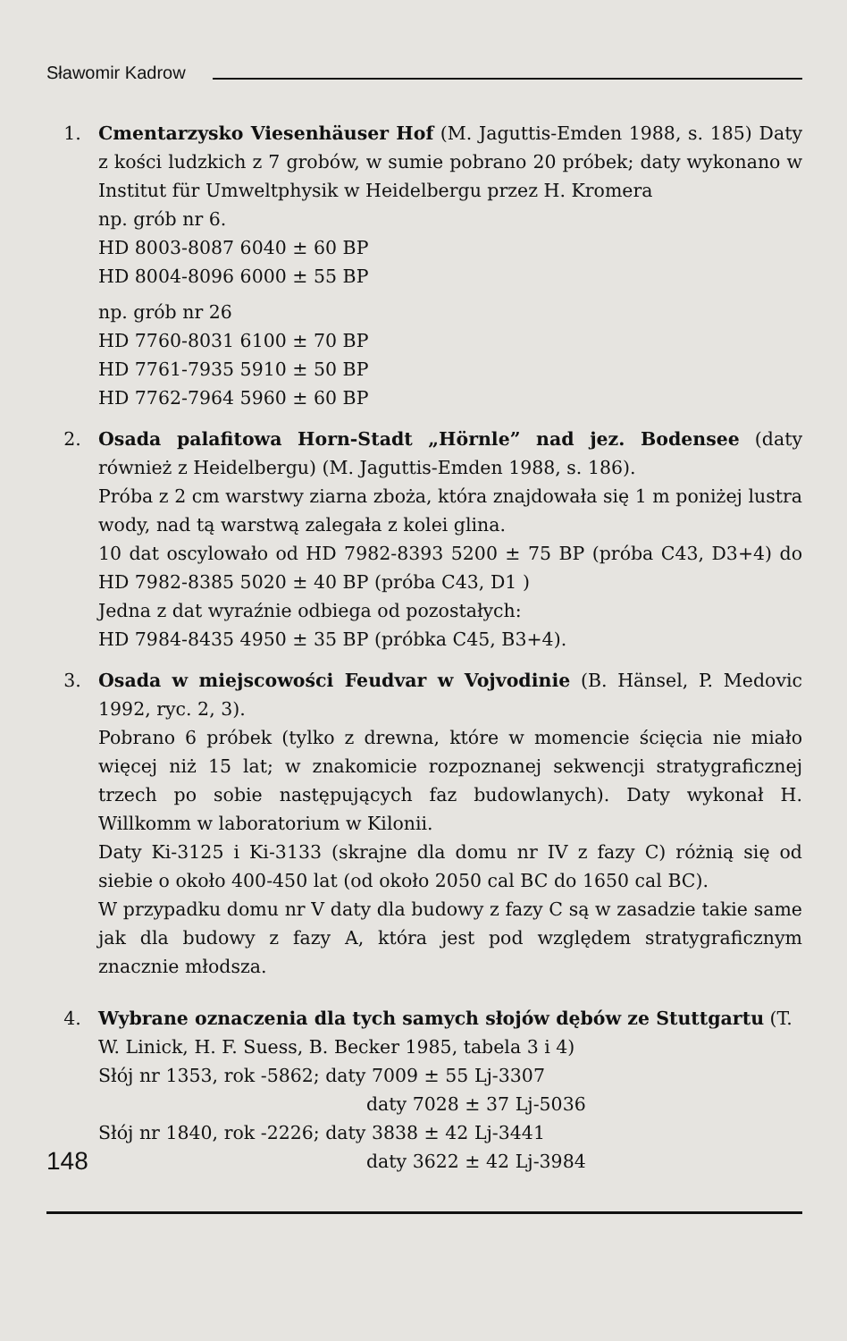Sławomir Kadrow
1. Cmentarzysko Viesenhäuser Hof (M. Jaguttis-Emden 1988, s. 185) Daty z kości ludzkich z 7 grobów, w sumie pobrano 20 próbek; daty wykonano w Institut für Umweltphysik w Heidelbergu przez H. Kromera
np. grób nr 6.
HD 8003-8087 6040 ± 60 BP
HD 8004-8096 6000 ± 55 BP
np. grób nr 26
HD 7760-8031 6100 ± 70 BP
HD 7761-7935 5910 ± 50 BP
HD 7762-7964 5960 ± 60 BP
2. Osada palafitowa Horn-Stadt „Hörnle” nad jez. Bodensee (daty również z Heidelbergu) (M. Jaguttis-Emden 1988, s. 186).
Próba z 2 cm warstwy ziarna zboża, która znajdowała się 1 m poniżej lustra wody, nad tą warstwą zalegała z kolei glina.
10 dat oscylowało od HD 7982-8393 5200 ± 75 BP (próba C43, D3+4) do HD 7982-8385 5020 ± 40 BP (próba C43, D1 )
Jedna z dat wyraźnie odbiega od pozostałych:
HD 7984-8435 4950 ± 35 BP (próbka C45, B3+4).
3. Osada w miejscowości Feudvar w Vojvodinie (B. Hänsel, P. Medovic 1992, ryc. 2, 3).
Pobrano 6 próbek (tylko z drewna, które w momencie ścięcia nie miało więcej niż 15 lat; w znakomicie rozpoznanej sekwencji stratygraficznej trzech po sobie następujących faz budowlanych). Daty wykonał H. Willkomm w laboratorium w Kilonii.
Daty Ki-3125 i Ki-3133 (skrajne dla domu nr IV z fazy C) różnią się od siebie o około 400-450 lat (od około 2050 cal BC do 1650 cal BC).
W przypadku domu nr V daty dla budowy z fazy C są w zasadzie takie same jak dla budowy z fazy A, która jest pod względem stratygraficznym znacznie młodsza.
4. Wybrane oznaczenia dla tych samych słojów dębów ze Stuttgartu (T. W. Linick, H. F. Suess, B. Becker 1985, tabela 3 i 4)
Słój nr 1353, rok -5862; daty 7009 ± 55 Lj-3307
daty 7028 ± 37 Lj-5036
Słój nr 1840, rok -2226; daty 3838 ± 42 Lj-3441
148 daty 3622 ± 42 Lj-3984